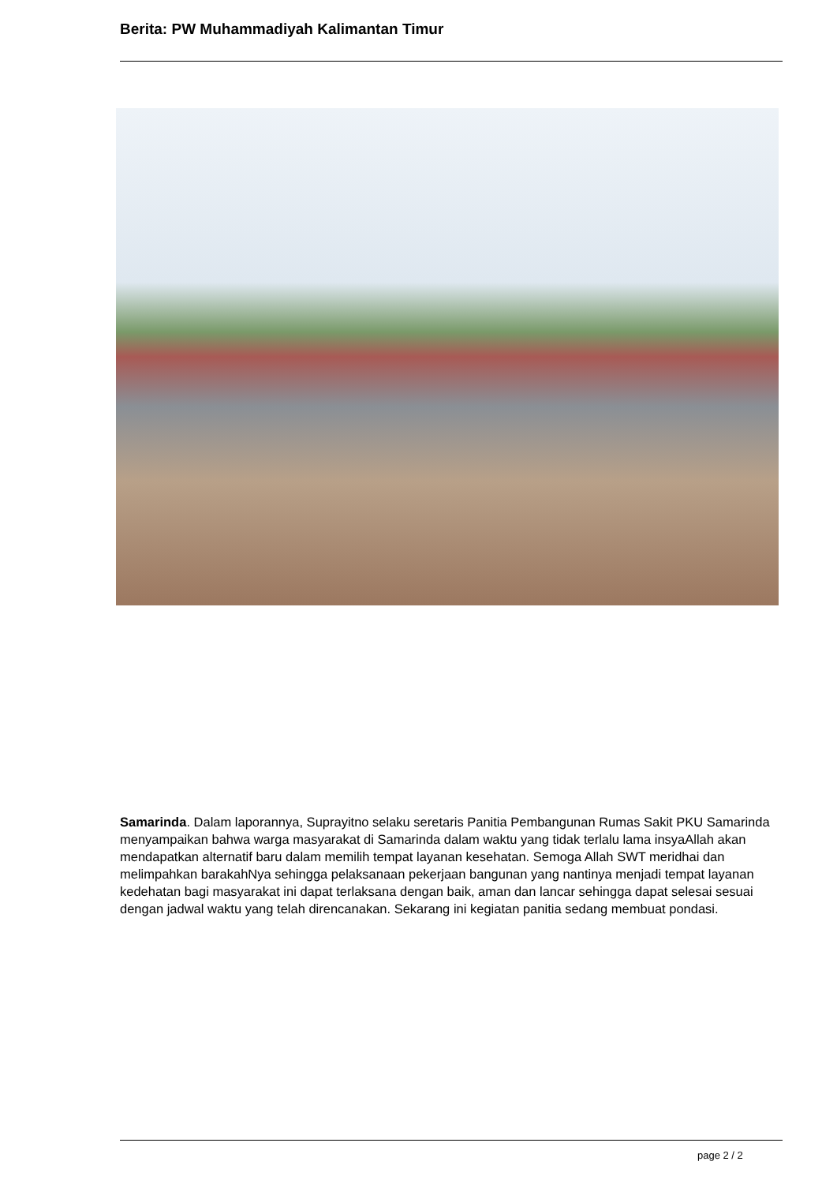Berita: PW Muhammadiyah Kalimantan Timur
Samarinda. Dalam laporannya, Suprayitno selaku seretaris Panitia Pembangunan Rumas Sakit PKU Samarinda menyampaikan bahwa warga masyarakat di Samarinda dalam waktu yang tidak terlalu lama insyaAllah akan mendapatkan alternatif baru dalam memilih tempat layanan kesehatan. Semoga Allah SWT meridhai dan melimpahkan barakahNya sehingga pelaksanaan pekerjaan bangunan yang nantinya menjadi tempat layanan kedehatan bagi masyarakat ini dapat terlaksana dengan baik, aman dan lancar sehingga dapat selesai sesuai dengan jadwal waktu yang telah direncanakan. Sekarang ini kegiatan panitia sedang membuat pondasi.
page 2 / 2